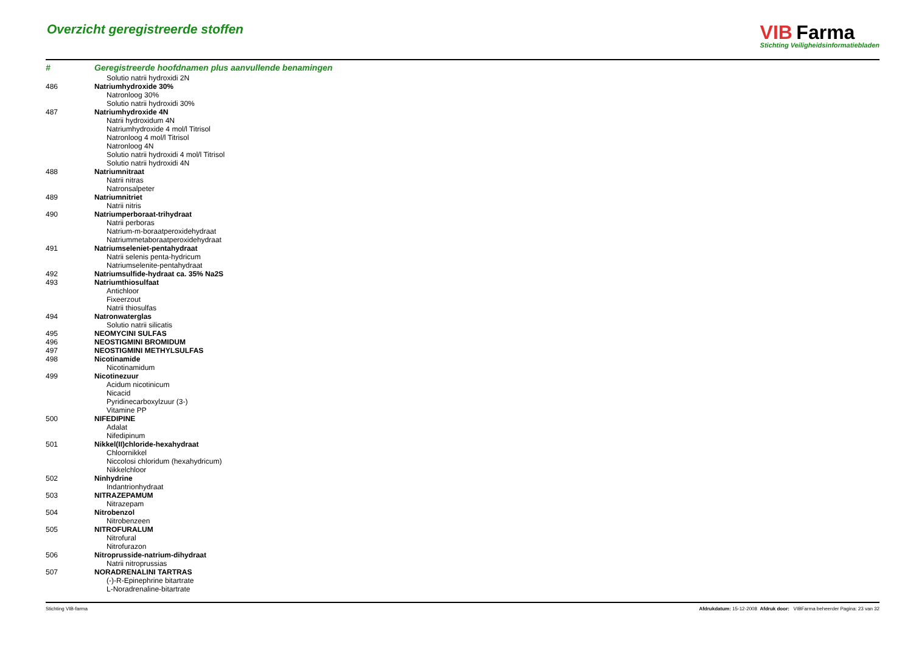Overzicht geregistreerde stoffen
VIB Farma
Stichting Veiligheidsinformatiebladen
| # | Geregistreerde hoofdnamen plus aanvullende benamingen |
| --- | --- |
| | Solutio natrii hydroxidi 2N |
| 486 | Natriumhydroxide 30% |
| | Natronloog 30% |
| | Solutio natrii hydroxidi 30% |
| 487 | Natriumhydroxide 4N |
| | Natrii hydroxidum 4N |
| | Natriumhydroxide 4 mol/l Titrisol |
| | Natronloog 4 mol/l Titrisol |
| | Natronloog 4N |
| | Solutio natrii hydroxidi 4 mol/l Titrisol |
| | Solutio natrii hydroxidi 4N |
| 488 | Natriumnitraat |
| | Natrii nitras |
| | Natronsalpeter |
| 489 | Natriumnitriet |
| | Natrii nitris |
| 490 | Natriumperboraat-trihydraat |
| | Natrii perboras |
| | Natrium-m-boraatperoxidehydraat |
| | Natriummetaboraatperoxidehydraat |
| 491 | Natriumseleniet-pentahydraat |
| | Natrii selenis penta-hydricum |
| | Natriumselenite-pentahydraat |
| 492 | Natriumsulfide-hydraat ca. 35% Na2S |
| 493 | Natriumthiosulfaat |
| | Antichloor |
| | Fixeerzout |
| | Natrii thiosulfas |
| 494 | Natronwaterglas |
| | Solutio natrii silicatis |
| 495 | NEOMYCINI SULFAS |
| 496 | NEOSTIGMINI BROMIDUM |
| 497 | NEOSTIGMINI METHYLSULFAS |
| 498 | Nicotinamide |
| | Nicotinamidum |
| 499 | Nicotinezuur |
| | Acidum nicotinicum |
| | Nicacid |
| | Pyridinecarboxylzuur (3-) |
| | Vitamine PP |
| 500 | NIFEDIPINE |
| | Adalat |
| | Nifedipinum |
| 501 | Nikkel(II)chloride-hexahydraat |
| | Chloornikkel |
| | Niccolosi chloridum (hexahydricum) |
| | Nikkelchloor |
| 502 | Ninhydrine |
| | Indantrionhydraat |
| 503 | NITRAZEPAMUM |
| | Nitrazepam |
| 504 | Nitrobenzol |
| | Nitrobenzeen |
| 505 | NITROFURALUM |
| | Nitrofural |
| | Nitrofurazon |
| 506 | Nitroprusside-natrium-dihydraat |
| | Natrii nitroprussias |
| 507 | NORADRENALINI TARTRAS |
| | (-)-R-Epinephrine bitartrate |
| | L-Noradrenaline-bitartrate |
Stichting VIB-farma Afdrukdatum: 15-12-2008 Afdruk door: VIBFarma beheerder Pagina: 23 van 32